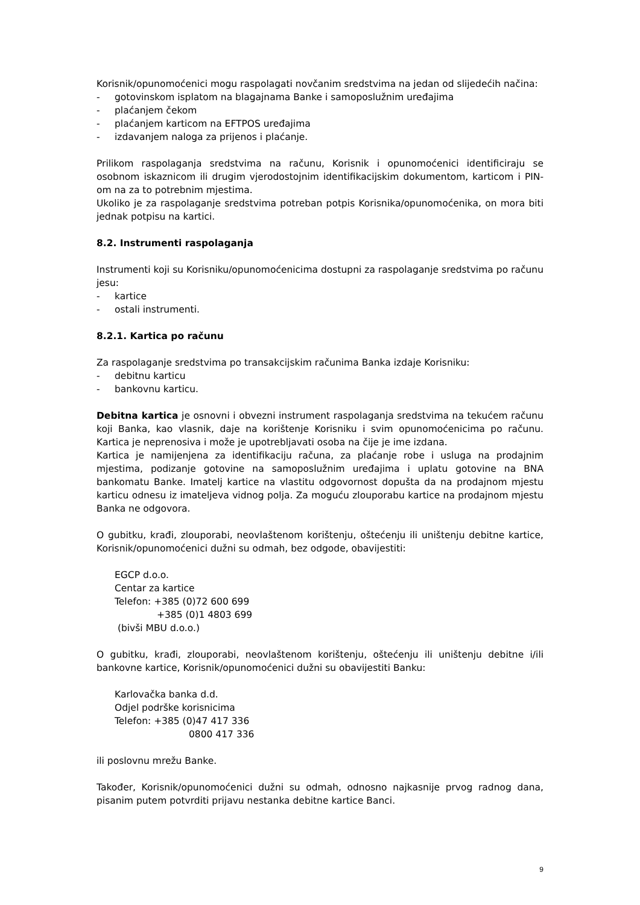Korisnik/opunomoćenici mogu raspolagati novčanim sredstvima na jedan od slijedećih načina:
- gotovinskom isplatom na blagajnama Banke i samoposlužnim uređajima
- plaćanjem čekom
- plaćanjem karticom na EFTPOS uređajima
- izdavanjem naloga za prijenos i plaćanje.
Prilikom raspolaganja sredstvima na računu, Korisnik i opunomoćenici identificiraju se osobnom iskaznicom ili drugim vjerodostojnim identifikacijskim dokumentom, karticom i PIN-om na za to potrebnim mjestima.
Ukoliko je za raspolaganje sredstvima potreban potpis Korisnika/opunomoćenika, on mora biti jednak potpisu na kartici.
8.2. Instrumenti raspolaganja
Instrumenti koji su Korisniku/opunomoćenicima dostupni za raspolaganje sredstvima po računu jesu:
- kartice
- ostali instrumenti.
8.2.1. Kartica po računu
Za raspolaganje sredstvima po transakcijskim računima Banka izdaje Korisniku:
- debitnu karticu
- bankovnu karticu.
Debitna kartica je osnovni i obvezni instrument raspolaganja sredstvima na tekućem računu koji Banka, kao vlasnik, daje na korištenje Korisniku i svim opunomoćenicima po računu. Kartica je neprenosiva i može je upotrebljavati osoba na čije je ime izdana.
Kartica je namijenjena za identifikaciju računa, za plaćanje robe i usluga na prodajnim mjestima, podizanje gotovine na samoposlužnim uređajima i uplatu gotovine na BNA bankomatu Banke. Imatelj kartice na vlastitu odgovornost dopušta da na prodajnom mjestu karticu odnesu iz imateljeva vidnog polja. Za moguću zlouporabu kartice na prodajnom mjestu Banka ne odgovora.
O gubitku, krađi, zlouporabi, neovlaštenom korištenju, oštećenju ili uništenju debitne kartice, Korisnik/opunomoćenici dužni su odmah, bez odgode, obavijestiti:
EGCP d.o.o.
Centar za kartice
Telefon: +385 (0)72 600 699
+385 (0)1 4803 699
(bivši MBU d.o.o.)
O gubitku, krađi, zlouporabi, neovlaštenom korištenju, oštećenju ili uništenju debitne i/ili bankovne kartice, Korisnik/opunomoćenici dužni su obavijestiti Banku:
Karlovačka banka d.d.
Odjel podrške korisnicima
Telefon: +385 (0)47 417 336
0800 417 336
ili poslovnu mrežu Banke.
Također, Korisnik/opunomoćenici dužni su odmah, odnosno najkasnije prvog radnog dana, pisanim putem potvrditi prijavu nestanka debitne kartice Banci.
9